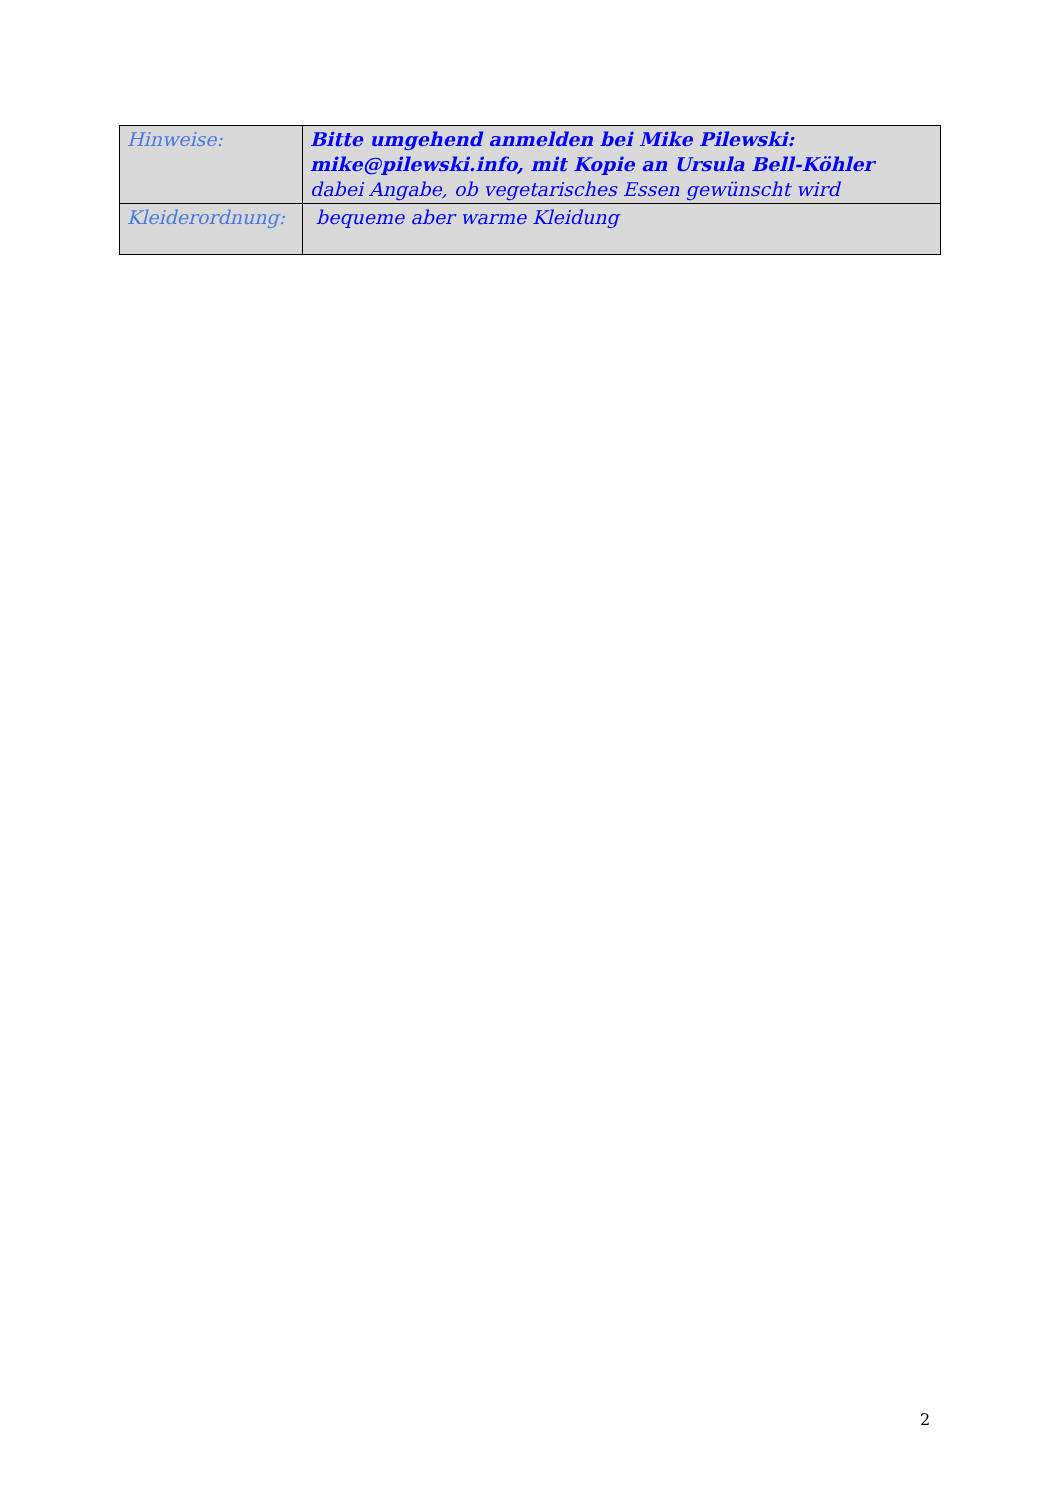| Hinweise: | Bitte umgehend anmelden bei Mike Pilewski: mike@pilewski.info , mit Kopie an Ursula Bell-Köhler dabei Angabe, ob vegetarisches Essen gewünscht wird |
| Kleiderordnung: | bequeme aber warme Kleidung |
2